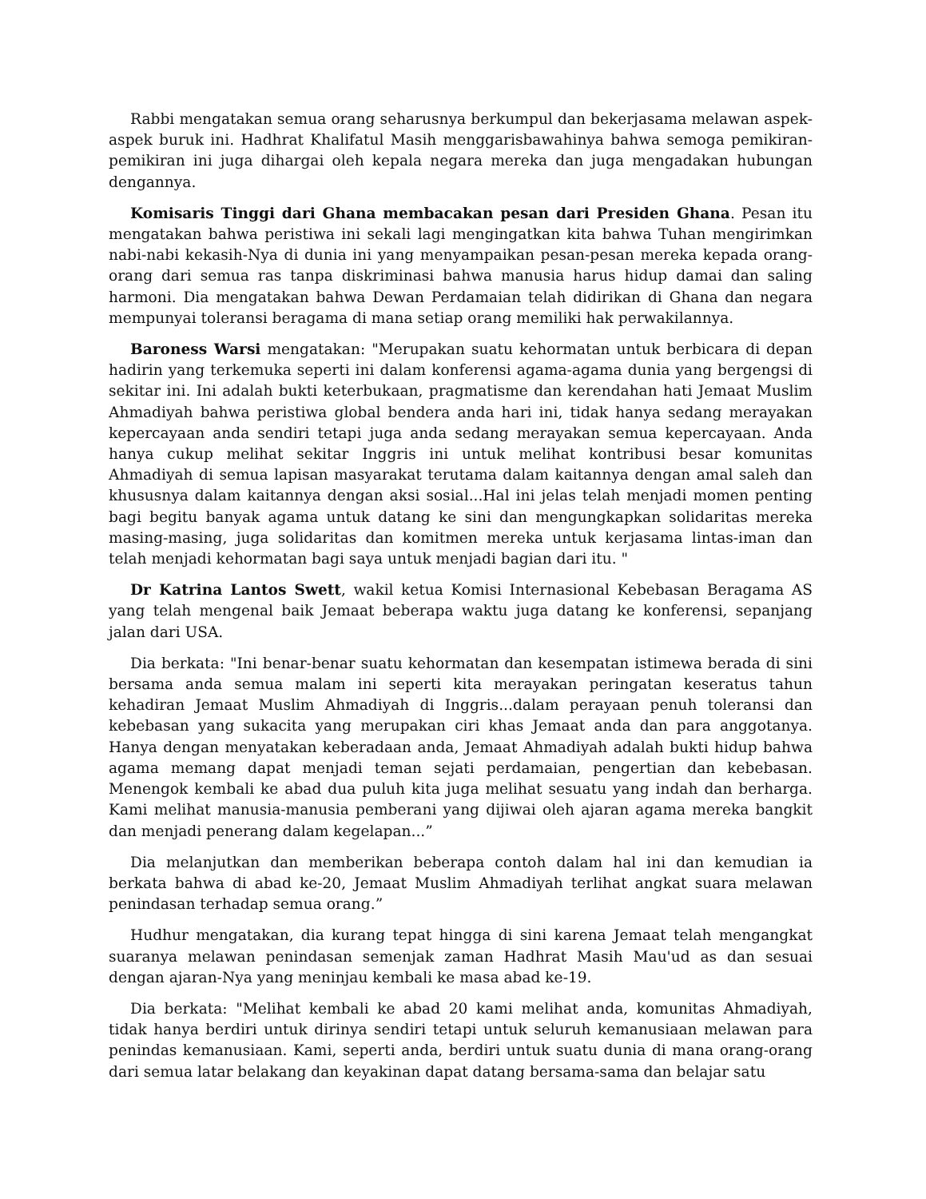Rabbi mengatakan semua orang seharusnya berkumpul dan bekerjasama melawan aspek-aspek buruk ini. Hadhrat Khalifatul Masih menggarisbawahinya bahwa semoga pemikiran-pemikiran ini juga dihargai oleh kepala negara mereka dan juga mengadakan hubungan dengannya.
Komisaris Tinggi dari Ghana membacakan pesan dari Presiden Ghana. Pesan itu mengatakan bahwa peristiwa ini sekali lagi mengingatkan kita bahwa Tuhan mengirimkan nabi-nabi kekasih-Nya di dunia ini yang menyampaikan pesan-pesan mereka kepada orang-orang dari semua ras tanpa diskriminasi bahwa manusia harus hidup damai dan saling harmoni. Dia mengatakan bahwa Dewan Perdamaian telah didirikan di Ghana dan negara mempunyai toleransi beragama di mana setiap orang memiliki hak perwakilannya.
Baroness Warsi mengatakan: "Merupakan suatu kehormatan untuk berbicara di depan hadirin yang terkemuka seperti ini dalam konferensi agama-agama dunia yang bergengsi di sekitar ini. Ini adalah bukti keterbukaan, pragmatisme dan kerendahan hati Jemaat Muslim Ahmadiyah bahwa peristiwa global bendera anda hari ini, tidak hanya sedang merayakan kepercayaan anda sendiri tetapi juga anda sedang merayakan semua kepercayaan. Anda hanya cukup melihat sekitar Inggris ini untuk melihat kontribusi besar komunitas Ahmadiyah di semua lapisan masyarakat terutama dalam kaitannya dengan amal saleh dan khususnya dalam kaitannya dengan aksi sosial...Hal ini jelas telah menjadi momen penting bagi begitu banyak agama untuk datang ke sini dan mengungkapkan solidaritas mereka masing-masing, juga solidaritas dan komitmen mereka untuk kerjasama lintas-iman dan telah menjadi kehormatan bagi saya untuk menjadi bagian dari itu. "
Dr Katrina Lantos Swett, wakil ketua Komisi Internasional Kebebasan Beragama AS yang telah mengenal baik Jemaat beberapa waktu juga datang ke konferensi, sepanjang jalan dari USA.
Dia berkata: "Ini benar-benar suatu kehormatan dan kesempatan istimewa berada di sini bersama anda semua malam ini seperti kita merayakan peringatan keseratus tahun kehadiran Jemaat Muslim Ahmadiyah di Inggris...dalam perayaan penuh toleransi dan kebebasan yang sukacita yang merupakan ciri khas Jemaat anda dan para anggotanya. Hanya dengan menyatakan keberadaan anda, Jemaat Ahmadiyah adalah bukti hidup bahwa agama memang dapat menjadi teman sejati perdamaian, pengertian dan kebebasan. Menengok kembali ke abad dua puluh kita juga melihat sesuatu yang indah dan berharga. Kami melihat manusia-manusia pemberani yang dijiwai oleh ajaran agama mereka bangkit dan menjadi penerang dalam kegelapan...”
Dia melanjutkan dan memberikan beberapa contoh dalam hal ini dan kemudian ia berkata bahwa di abad ke-20, Jemaat Muslim Ahmadiyah terlihat angkat suara melawan penindasan terhadap semua orang.”
Hudhur mengatakan, dia kurang tepat hingga di sini karena Jemaat telah mengangkat suaranya melawan penindasan semenjak zaman Hadhrat Masih Mau'ud as dan sesuai dengan ajaran-Nya yang meninjau kembali ke masa abad ke-19.
Dia berkata: "Melihat kembali ke abad 20 kami melihat anda, komunitas Ahmadiyah, tidak hanya berdiri untuk dirinya sendiri tetapi untuk seluruh kemanusiaan melawan para penindas kemanusiaan. Kami, seperti anda, berdiri untuk suatu dunia di mana orang-orang dari semua latar belakang dan keyakinan dapat datang bersama-sama dan belajar satu